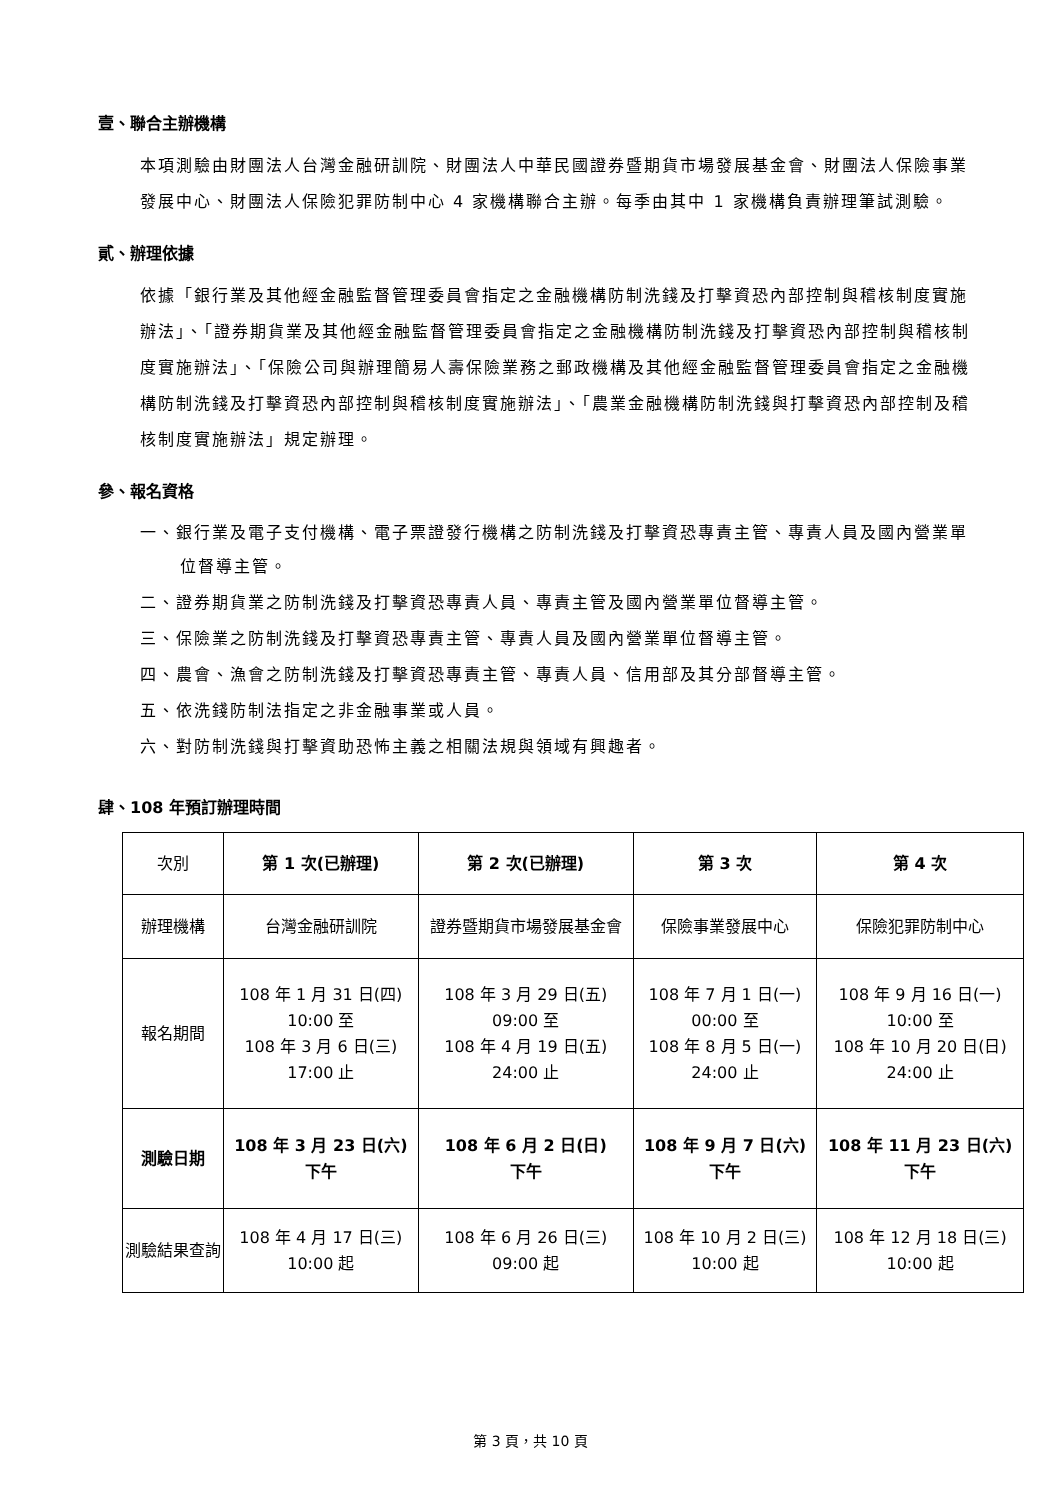壹、聯合主辦機構
本項測驗由財團法人台灣金融研訓院、財團法人中華民國證券暨期貨市場發展基金會、財團法人保險事業發展中心、財團法人保險犯罪防制中心 4 家機構聯合主辦。每季由其中 1 家機構負責辦理筆試測驗。
貳、辦理依據
依據「銀行業及其他經金融監督管理委員會指定之金融機構防制洗錢及打擊資恐內部控制與稽核制度實施辦法」、「證券期貨業及其他經金融監督管理委員會指定之金融機構防制洗錢及打擊資恐內部控制與稽核制度實施辦法」、「保險公司與辦理簡易人壽保險業務之郵政機構及其他經金融監督管理委員會指定之金融機構防制洗錢及打擊資恐內部控制與稽核制度實施辦法」、「農業金融機構防制洗錢與打擊資恐內部控制及稽核制度實施辦法」規定辦理。
參、報名資格
一、銀行業及電子支付機構、電子票證發行機構之防制洗錢及打擊資恐專責主管、專責人員及國內營業單位督導主管。
二、證券期貨業之防制洗錢及打擊資恐專責人員、專責主管及國內營業單位督導主管。
三、保險業之防制洗錢及打擊資恐專責主管、專責人員及國內營業單位督導主管。
四、農會、漁會之防制洗錢及打擊資恐專責主管、專責人員、信用部及其分部督導主管。
五、依洗錢防制法指定之非金融事業或人員。
六、對防制洗錢與打擊資助恐怖主義之相關法規與領域有興趣者。
肆、108 年預訂辦理時間
| 次別 | 第 1 次(已辦理) | 第 2 次(已辦理) | 第 3 次 | 第 4 次 |
| 辦理機構 | 台灣金融研訓院 | 證券暨期貨市場發展基金會 | 保險事業發展中心 | 保險犯罪防制中心 |
| 報名期間 | 108 年 1 月 31 日(四) 10:00 至 108 年 3 月 6 日(三) 17:00 止 | 108 年 3 月 29 日(五) 09:00 至 108 年 4 月 19 日(五) 24:00 止 | 108 年 7 月 1 日(一) 00:00 至 108 年 8 月 5 日(一) 24:00 止 | 108 年 9 月 16 日(一) 10:00 至 108 年 10 月 20 日(日) 24:00 止 |
| 測驗日期 | 108 年 3 月 23 日(六) 下午 | 108 年 6 月 2 日(日) 下午 | 108 年 9 月 7 日(六) 下午 | 108 年 11 月 23 日(六) 下午 |
| 測驗結果查詢 | 108 年 4 月 17 日(三) 10:00 起 | 108 年 6 月 26 日(三) 09:00 起 | 108 年 10 月 2 日(三) 10:00 起 | 108 年 12 月 18 日(三) 10:00 起 |
第 3 頁，共 10 頁